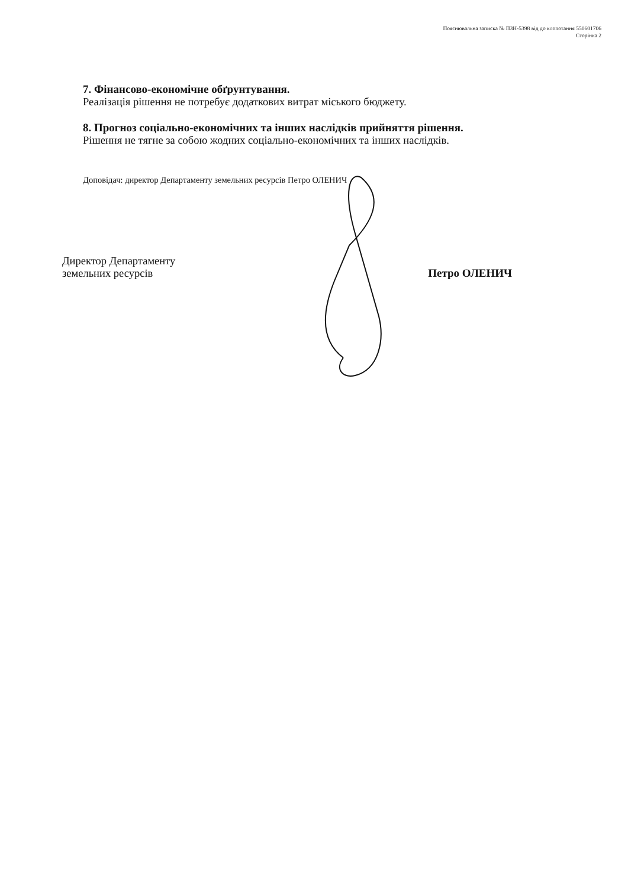Пояснювальна записка № ПЗН-5398 від до клопотання 550601706
Сторінка 2
7. Фінансово-економічне обґрунтування.
Реалізація рішення не потребує додаткових витрат міського бюджету.
8. Прогноз соціально-економічних та інших наслідків прийняття рішення.
Рішення не тягне за собою жодних соціально-економічних та інших наслідків.
Доповідач: директор Департаменту земельних ресурсів Петро ОЛЕНИЧ
Директор Департаменту
земельних ресурсів
Петро ОЛЕНИЧ